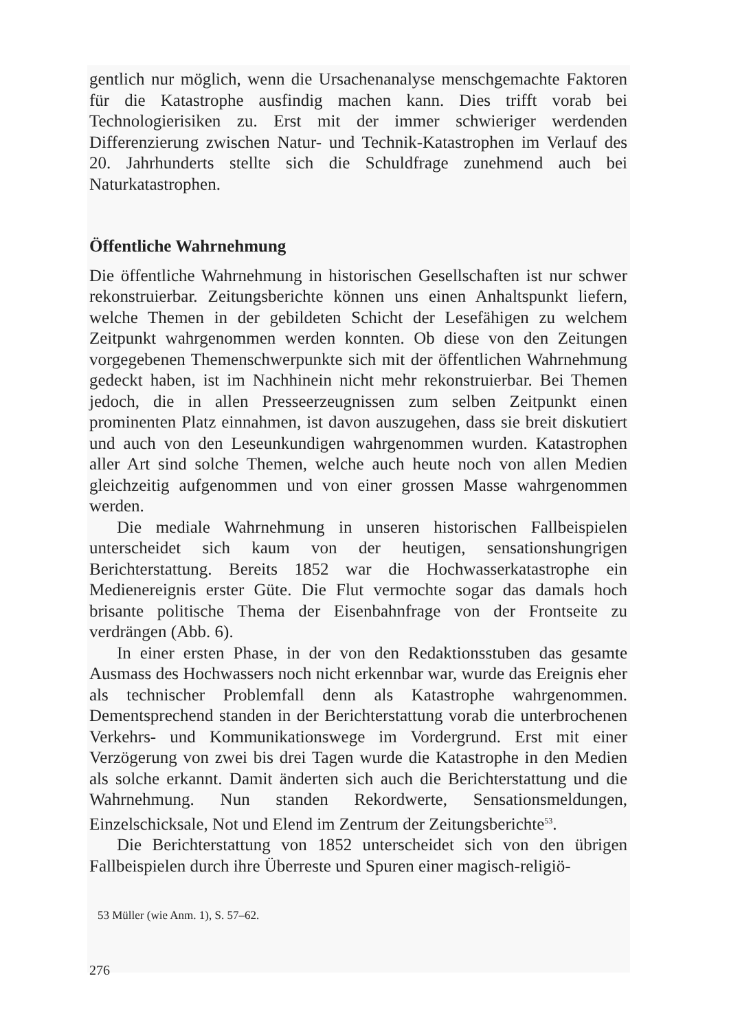gentlich nur möglich, wenn die Ursachenanalyse menschgemachte Faktoren für die Katastrophe ausfindig machen kann. Dies trifft vorab bei Technologierisiken zu. Erst mit der immer schwieriger werdenden Differenzierung zwischen Natur- und Technik-Katastrophen im Verlauf des 20. Jahrhunderts stellte sich die Schuldfrage zunehmend auch bei Naturkatastrophen.
Öffentliche Wahrnehmung
Die öffentliche Wahrnehmung in historischen Gesellschaften ist nur schwer rekonstruierbar. Zeitungsberichte können uns einen Anhaltspunkt liefern, welche Themen in der gebildeten Schicht der Lesefähigen zu welchem Zeitpunkt wahrgenommen werden konnten. Ob diese von den Zeitungen vorgegebenen Themenschwerpunkte sich mit der öffentlichen Wahrnehmung gedeckt haben, ist im Nachhinein nicht mehr rekonstruierbar. Bei Themen jedoch, die in allen Presseerzeugnissen zum selben Zeitpunkt einen prominenten Platz einnahmen, ist davon auszugehen, dass sie breit diskutiert und auch von den Leseunkundigen wahrgenommen wurden. Katastrophen aller Art sind solche Themen, welche auch heute noch von allen Medien gleichzeitig aufgenommen und von einer grossen Masse wahrgenommen werden.
Die mediale Wahrnehmung in unseren historischen Fallbeispielen unterscheidet sich kaum von der heutigen, sensationshungrigen Berichterstattung. Bereits 1852 war die Hochwasserkatastrophe ein Medienereignis erster Güte. Die Flut vermochte sogar das damals hoch brisante politische Thema der Eisenbahnfrage von der Frontseite zu verdrängen (Abb. 6).
In einer ersten Phase, in der von den Redaktionsstuben das gesamte Ausmass des Hochwassers noch nicht erkennbar war, wurde das Ereignis eher als technischer Problemfall denn als Katastrophe wahrgenommen. Dementsprechend standen in der Berichterstattung vorab die unterbrochenen Verkehrs- und Kommunikationswege im Vordergrund. Erst mit einer Verzögerung von zwei bis drei Tagen wurde die Katastrophe in den Medien als solche erkannt. Damit änderten sich auch die Berichterstattung und die Wahrnehmung. Nun standen Rekordwerte, Sensationsmeldungen, Einzelschicksale, Not und Elend im Zentrum der Zeitungsberichte<sup>53</sup>.
Die Berichterstattung von 1852 unterscheidet sich von den übrigen Fallbeispielen durch ihre Überreste und Spuren einer magisch-religiö-
53 Müller (wie Anm. 1), S. 57–62.
276